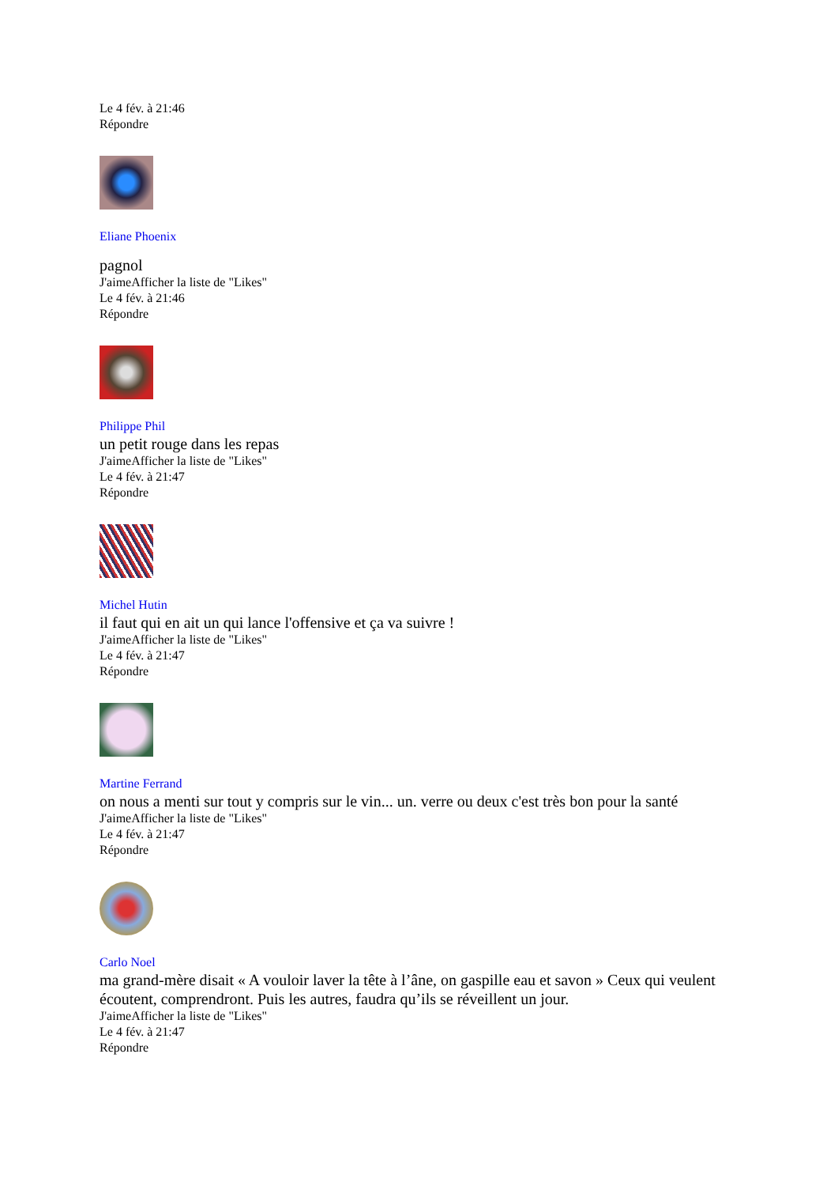Le 4 fév. à 21:46
Répondre
Eliane Phoenix
pagnol
J'aimeAfficher la liste de "Likes"
Le 4 fév. à 21:46
Répondre
Philippe Phil
un petit rouge dans les repas
J'aimeAfficher la liste de "Likes"
Le 4 fév. à 21:47
Répondre
Michel Hutin
il faut qui en ait un qui lance l'offensive et ça va suivre !
J'aimeAfficher la liste de "Likes"
Le 4 fév. à 21:47
Répondre
Martine Ferrand
on nous a menti sur tout y compris sur le vin... un. verre ou deux c'est très bon pour la santé
J'aimeAfficher la liste de "Likes"
Le 4 fév. à 21:47
Répondre
Carlo Noel
ma grand-mère disait « A vouloir laver la tête à l’âne, on gaspille eau et savon » Ceux qui veulent écoutent, comprendront. Puis les autres, faudra qu’ils se réveillent un jour.
J'aimeAfficher la liste de "Likes"
Le 4 fév. à 21:47
Répondre